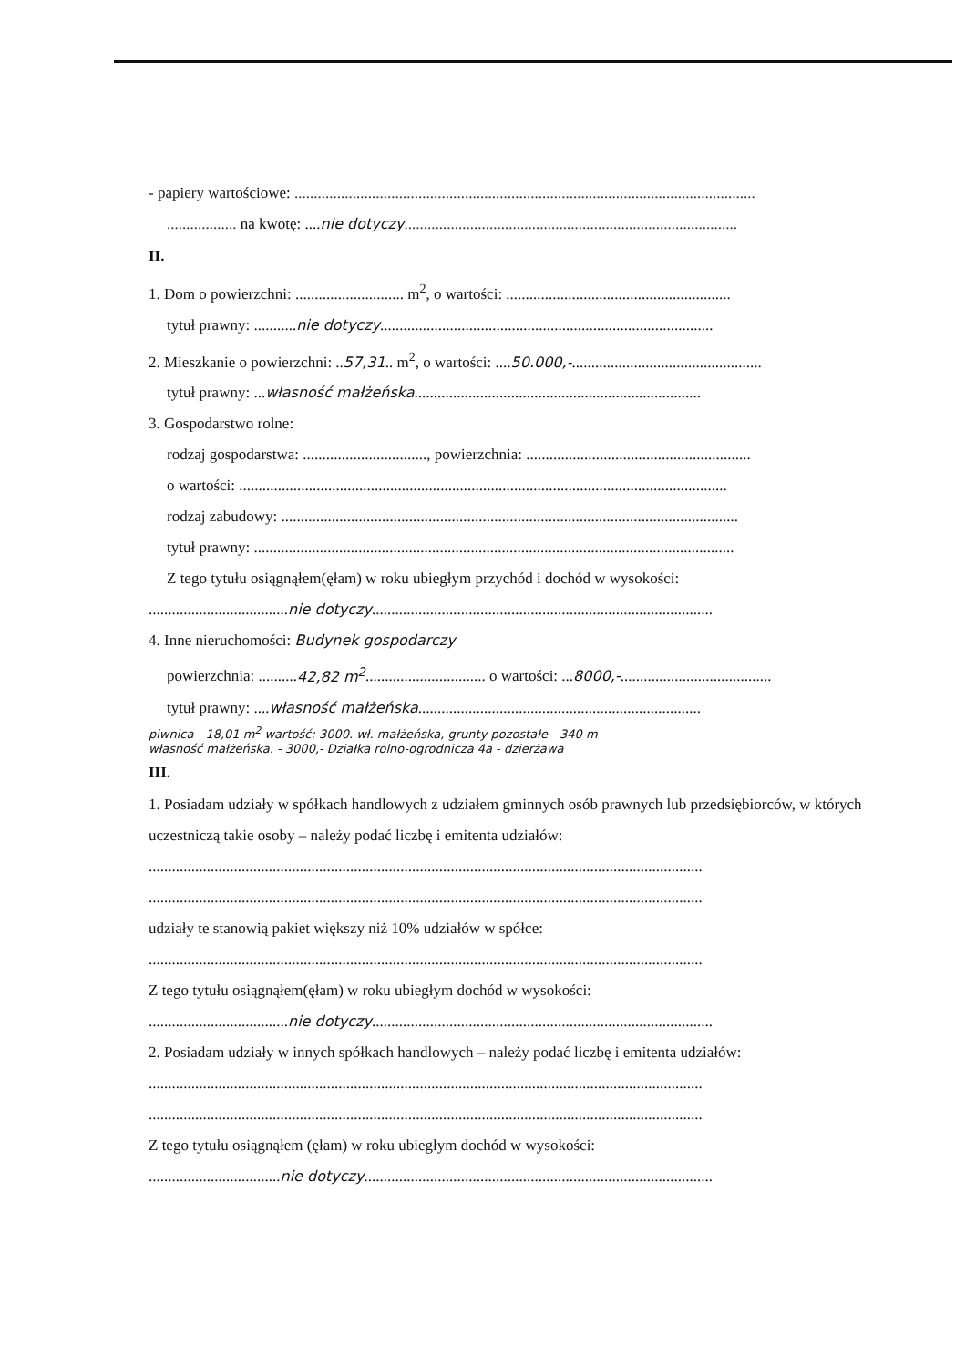- papiery wartościowe: .......................................................................................................................
.................. na kwotę: ....nie dotyczy......................................................................................
II.
1. Dom o powierzchni: ............................ m<sup>2</sup>, o wartości: ..........................................................
tytuł prawny: ...........nie dotyczy......................................................................................
2. Mieszkanie o powierzchni: ..57,31.. m<sup>2</sup>, o wartości: ....50.000,-.................................................
tytuł prawny: ...własność małżeńska..........................................................................
3. Gospodarstwo rolne:
rodzaj gospodarstwa: ................................, powierzchnia: ..........................................................
o wartości: ..............................................................................................................................
rodzaj zabudowy: ......................................................................................................................
tytuł prawny: ............................................................................................................................
Z tego tytułu osiągnąłem(ęłam) w roku ubiegłym przychód i dochód w wysokości:
....................................nie dotyczy........................................................................................
4. Inne nieruchomości: Budynek gospodarczy
powierzchnia: ..........42,82 m<sup>2</sup>............................... o wartości: ...8000,-.......................................
tytuł prawny: ....własność małżeńska.........................................................................
piwnica - 18,01 m<sup>2</sup> wartość: 3000. wł. małżeńska, grunty pozostałe - 340 m
własność małżeńska. - 3000,- Działka rolno-ogrodnicza 4a - dzierżawa
III.
1. Posiadam udziały w spółkach handlowych z udziałem gminnych osób prawnych lub przedsiębiorców, w których uczestniczą takie osoby – należy podać liczbę i emitenta udziałów:
...............................................................................................................................................
...............................................................................................................................................
udziały te stanowią pakiet większy niż 10% udziałów w spółce:
...............................................................................................................................................
Z tego tytułu osiągnąłem(ęłam) w roku ubiegłym dochód w wysokości:
....................................nie dotyczy........................................................................................
2. Posiadam udziały w innych spółkach handlowych – należy podać liczbę i emitenta udziałów:
...............................................................................................................................................
...............................................................................................................................................
Z tego tytułu osiągnąłem (ęłam) w roku ubiegłym dochód w wysokości:
..................................nie dotyczy..........................................................................................